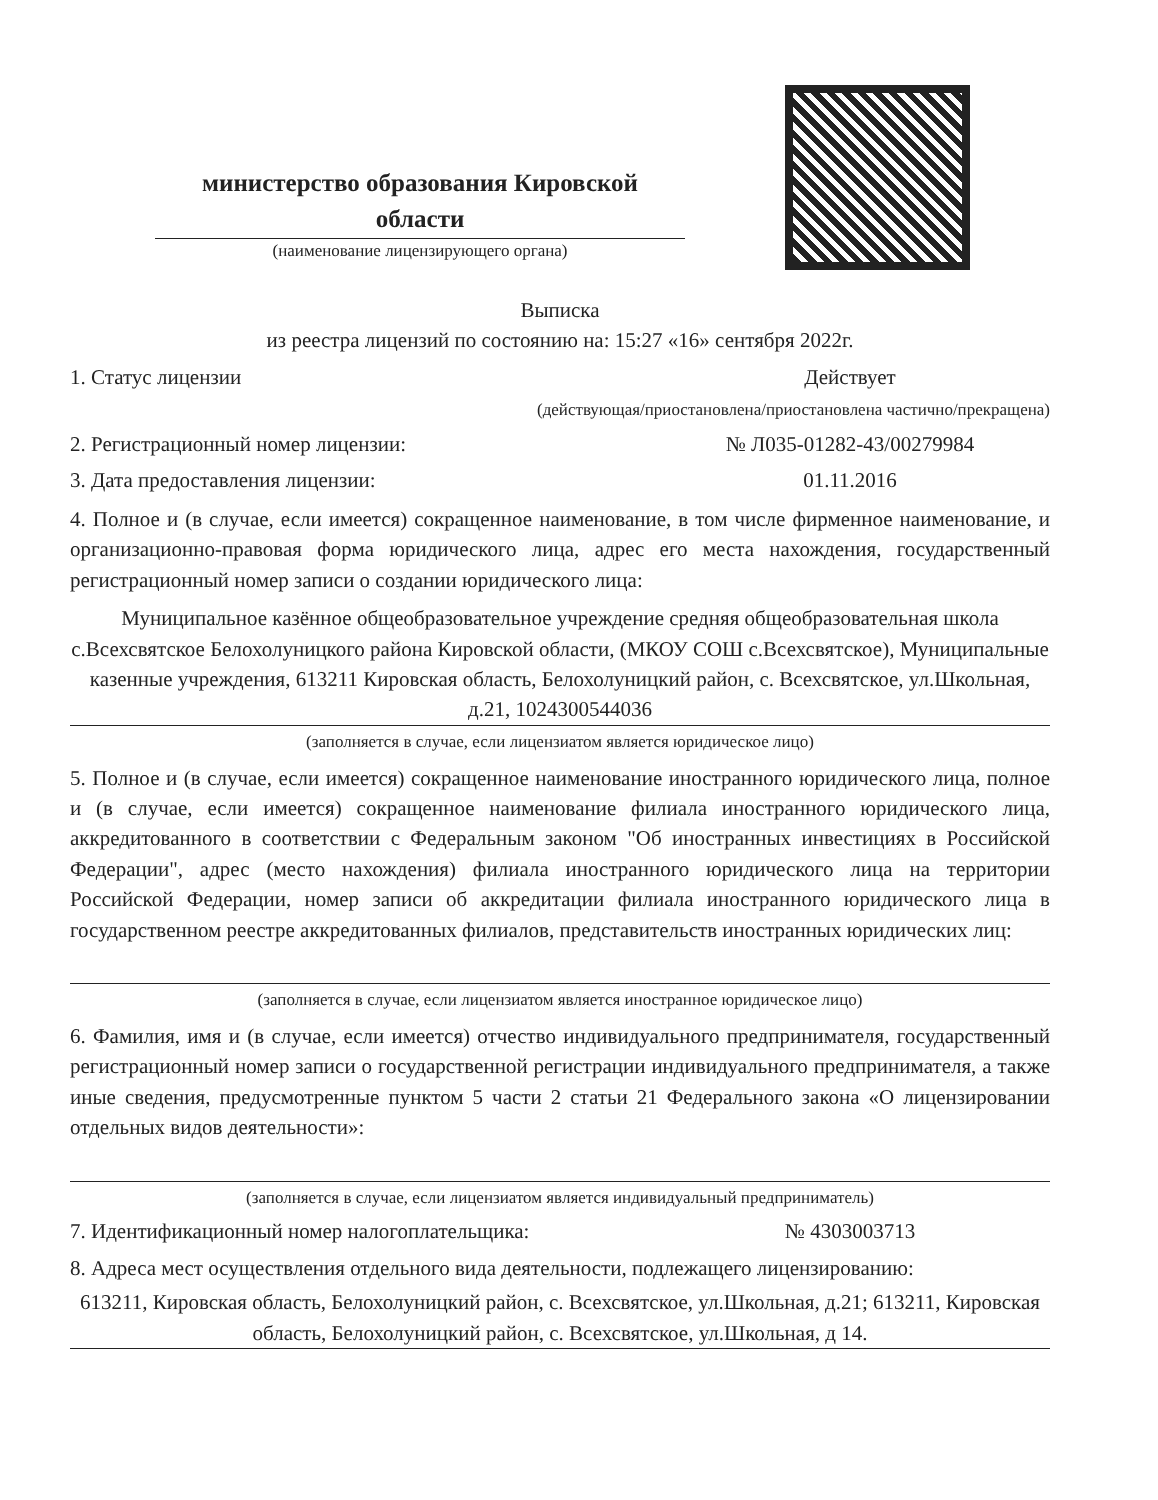министерство образования Кировской области
(наименование лицензирующего органа)
Выписка
из реестра лицензий по состоянию на: 15:27 «16» сентября 2022г.
1. Статус лицензии Действует
(действующая/приостановлена/приостановлена частично/прекращена)
2. Регистрационный номер лицензии: № Л035-01282-43/00279984
3. Дата предоставления лицензии: 01.11.2016
4. Полное и (в случае, если имеется) сокращенное наименование, в том числе фирменное наименование, и организационно-правовая форма юридического лица, адрес его места нахождения, государственный регистрационный номер записи о создании юридического лица:
Муниципальное казённое общеобразовательное учреждение средняя общеобразовательная школа с.Всехсвятское Белохолуницкого района Кировской области, (МКОУ СОШ с.Всехсвятское), Муниципальные казенные учреждения, 613211 Кировская область, Белохолуницкий район, с. Всехсвятское, ул.Школьная, д.21, 1024300544036
(заполняется в случае, если лицензиатом является юридическое лицо)
5. Полное и (в случае, если имеется) сокращенное наименование иностранного юридического лица, полное и (в случае, если имеется) сокращенное наименование филиала иностранного юридического лица, аккредитованного в соответствии с Федеральным законом "Об иностранных инвестициях в Российской Федерации", адрес (место нахождения) филиала иностранного юридического лица на территории Российской Федерации, номер записи об аккредитации филиала иностранного юридического лица в государственном реестре аккредитованных филиалов, представительств иностранных юридических лиц:
(заполняется в случае, если лицензиатом является иностранное юридическое лицо)
6. Фамилия, имя и (в случае, если имеется) отчество индивидуального предпринимателя, государственный регистрационный номер записи о государственной регистрации индивидуального предпринимателя, а также иные сведения, предусмотренные пунктом 5 части 2 статьи 21 Федерального закона «О лицензировании отдельных видов деятельности»:
(заполняется в случае, если лицензиатом является индивидуальный предприниматель)
7. Идентификационный номер налогоплательщика: № 4303003713
8. Адреса мест осуществления отдельного вида деятельности, подлежащего лицензированию:
613211, Кировская область, Белохолуницкий район, с. Всехсвятское, ул.Школьная, д.21; 613211, Кировская область, Белохолуницкий район, с. Всехсвятское, ул.Школьная, д 14.